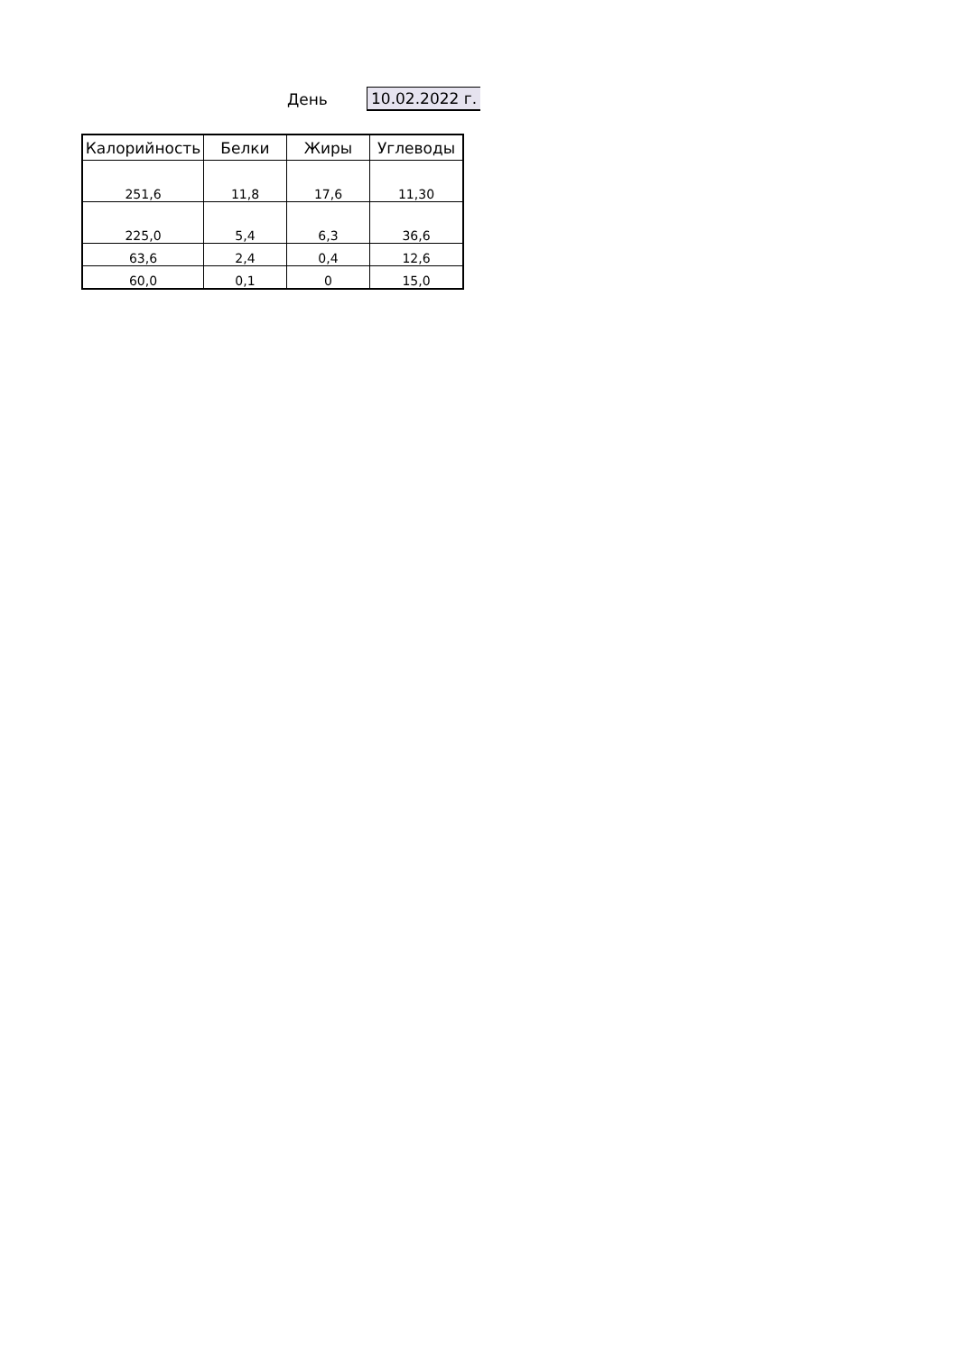День 10.02.2022 г.
| Калорийность | Белки | Жиры | Углеводы |
| --- | --- | --- | --- |
| 251,6 | 11,8 | 17,6 | 11,30 |
| 225,0 | 5,4 | 6,3 | 36,6 |
| 63,6 | 2,4 | 0,4 | 12,6 |
| 60,0 | 0,1 | 0 | 15,0 |